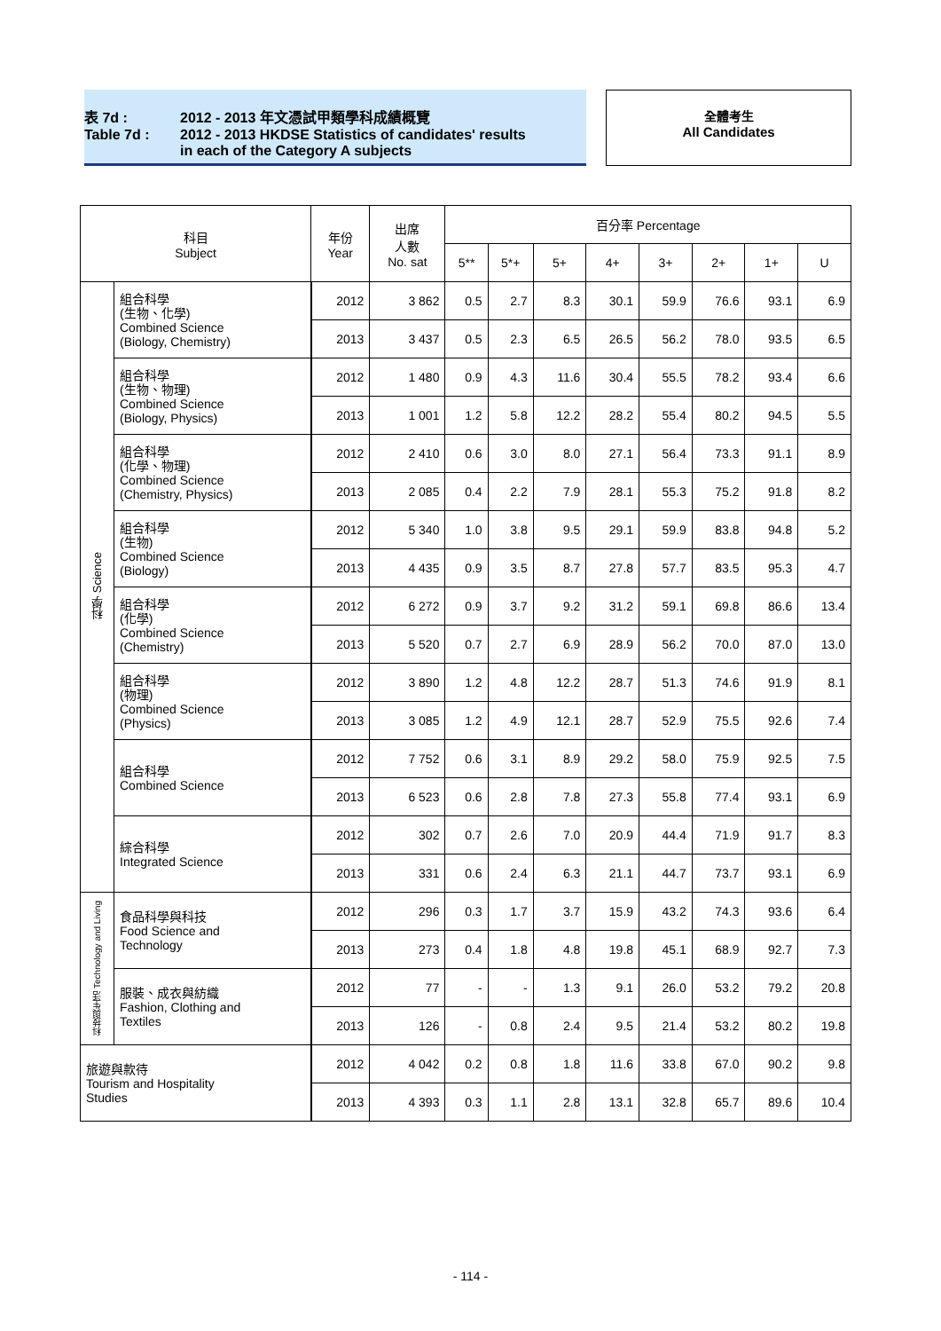表 7d : 2012 - 2013 年文憑試甲類學科成績概覽
Table 7d : 2012 - 2013 HKDSE Statistics of candidates' results
in each of the Category A subjects
全體考生
All Candidates
| 科目 Subject | | 年份 Year | 出席 人數 No. sat | 百分率 Percentage | | | | | | | |
| --- | --- | --- | --- | --- | --- | --- | --- | --- | --- | --- | --- |
| | | | | 5** | 5*+ | 5+ | 4+ | 3+ | 2+ | 1+ | U |
| 科學 Science | 組合科學 (生物、化學) Combined Science (Biology, Chemistry) | 2012 | 3 862 | 0.5 | 2.7 | 8.3 | 30.1 | 59.9 | 76.6 | 93.1 | 6.9 |
| | | 2013 | 3 437 | 0.5 | 2.3 | 6.5 | 26.5 | 56.2 | 78.0 | 93.5 | 6.5 |
| | 組合科學 (生物、物理) Combined Science (Biology, Physics) | 2012 | 1 480 | 0.9 | 4.3 | 11.6 | 30.4 | 55.5 | 78.2 | 93.4 | 6.6 |
| | | 2013 | 1 001 | 1.2 | 5.8 | 12.2 | 28.2 | 55.4 | 80.2 | 94.5 | 5.5 |
| | 組合科學 (化學、物理) Combined Science (Chemistry, Physics) | 2012 | 2 410 | 0.6 | 3.0 | 8.0 | 27.1 | 56.4 | 73.3 | 91.1 | 8.9 |
| | | 2013 | 2 085 | 0.4 | 2.2 | 7.9 | 28.1 | 55.3 | 75.2 | 91.8 | 8.2 |
| | 組合科學 (生物) Combined Science (Biology) | 2012 | 5 340 | 1.0 | 3.8 | 9.5 | 29.1 | 59.9 | 83.8 | 94.8 | 5.2 |
| | | 2013 | 4 435 | 0.9 | 3.5 | 8.7 | 27.8 | 57.7 | 83.5 | 95.3 | 4.7 |
| | 組合科學 (化學) Combined Science (Chemistry) | 2012 | 6 272 | 0.9 | 3.7 | 9.2 | 31.2 | 59.1 | 69.8 | 86.6 | 13.4 |
| | | 2013 | 5 520 | 0.7 | 2.7 | 6.9 | 28.9 | 56.2 | 70.0 | 87.0 | 13.0 |
| | 組合科學 (物理) Combined Science (Physics) | 2012 | 3 890 | 1.2 | 4.8 | 12.2 | 28.7 | 51.3 | 74.6 | 91.9 | 8.1 |
| | | 2013 | 3 085 | 1.2 | 4.9 | 12.1 | 28.7 | 52.9 | 75.5 | 92.6 | 7.4 |
| | 組合科學 Combined Science | 2012 | 7 752 | 0.6 | 3.1 | 8.9 | 29.2 | 58.0 | 75.9 | 92.5 | 7.5 |
| | | 2013 | 6 523 | 0.6 | 2.8 | 7.8 | 27.3 | 55.8 | 77.4 | 93.1 | 6.9 |
| | 綜合科學 Integrated Science | 2012 | 302 | 0.7 | 2.6 | 7.0 | 20.9 | 44.4 | 71.9 | 91.7 | 8.3 |
| | | 2013 | 331 | 0.6 | 2.4 | 6.3 | 21.1 | 44.7 | 73.7 | 93.1 | 6.9 |
| 科技與生活 Technology and Living | 食品科學與科技 Food Science and Technology | 2012 | 296 | 0.3 | 1.7 | 3.7 | 15.9 | 43.2 | 74.3 | 93.6 | 6.4 |
| | | 2013 | 273 | 0.4 | 1.8 | 4.8 | 19.8 | 45.1 | 68.9 | 92.7 | 7.3 |
| | 服裝、成衣與紡織 Fashion, Clothing and Textiles | 2012 | 77 | - | - | 1.3 | 9.1 | 26.0 | 53.2 | 79.2 | 20.8 |
| | | 2013 | 126 | - | 0.8 | 2.4 | 9.5 | 21.4 | 53.2 | 80.2 | 19.8 |
| 旅遊與款待 Tourism and Hospitality Studies | | 2012 | 4 042 | 0.2 | 0.8 | 1.8 | 11.6 | 33.8 | 67.0 | 90.2 | 9.8 |
| | | 2013 | 4 393 | 0.3 | 1.1 | 2.8 | 13.1 | 32.8 | 65.7 | 89.6 | 10.4 |
- 114 -